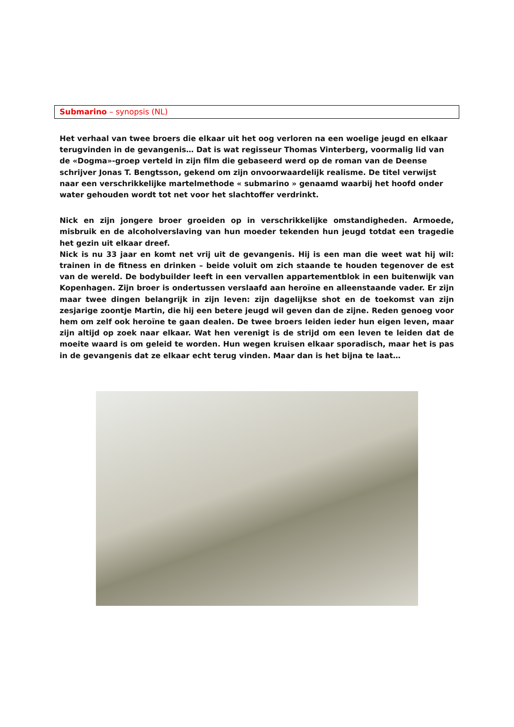Submarino – synopsis (NL)
Het verhaal van twee broers die elkaar uit het oog verloren na een woelige jeugd en elkaar terugvinden in de gevangenis… Dat is wat regisseur Thomas Vinterberg, voormalig lid van de «Dogma»-groep verteld in zijn film die gebaseerd werd op de roman van de Deense schrijver Jonas T. Bengtsson, gekend om zijn onvoorwaardelijk realisme. De titel verwijst naar een verschrikkelijke martelmethode « submarino » genaamd waarbij het hoofd onder water gehouden wordt tot net voor het slachtoffer verdrinkt.
Nick en zijn jongere broer groeiden op in verschrikkelijke omstandigheden. Armoede, misbruik en de alcoholverslaving van hun moeder tekenden hun jeugd totdat een tragedie het gezin uit elkaar dreef.
Nick is nu 33 jaar en komt net vrij uit de gevangenis. Hij is een man die weet wat hij wil: trainen in de fitness en drinken – beide voluit om zich staande te houden tegenover de est van de wereld. De bodybuilder leeft in een vervallen appartementblok in een buitenwijk van Kopenhagen. Zijn broer is ondertussen verslaafd aan heroïne en alleenstaande vader. Er zijn maar twee dingen belangrijk in zijn leven: zijn dagelijkse shot en de toekomst van zijn zesjarige zoontje Martin, die hij een betere jeugd wil geven dan de zijne. Reden genoeg voor hem om zelf ook heroïne te gaan dealen. De twee broers leiden ieder hun eigen leven, maar zijn altijd op zoek naar elkaar. Wat hen verenigt is de strijd om een leven te leiden dat de moeite waard is om geleid te worden. Hun wegen kruisen elkaar sporadisch, maar het is pas in de gevangenis dat ze elkaar echt terug vinden. Maar dan is het bijna te laat…